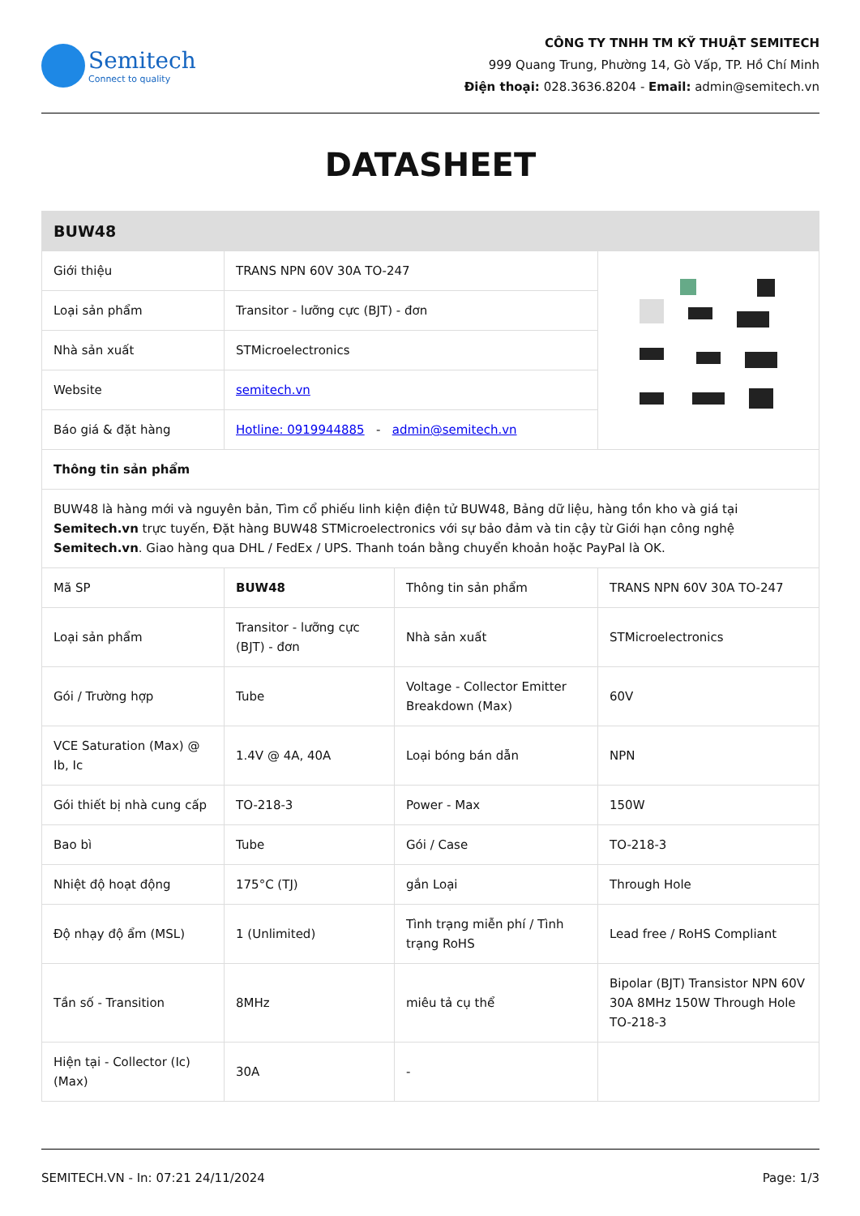Semitech
Connect to quality
CÔNG TY TNHH TM KỸ THUẬT SEMITECH
999 Quang Trung, Phường 14, Gò Vấp, TP. Hồ Chí Minh
Điện thoại: 028.3636.8204 - Email: admin@semitech.vn
DATASHEET
| BUW48 | | | |
| Giới thiệu | TRANS NPN 60V 30A TO-247 | | |
| Loại sản phẩm | Transitor - lưỡng cực (BJT) - đơn | | |
| Nhà sản xuất | STMicroelectronics | | |
| Website | semitech.vn | | |
| Báo giá & đặt hàng | Hotline: 0919944885 - admin@semitech.vn | | |
| Thông tin sản phẩm | | | |
| BUW48 là hàng mới và nguyên bản, Tìm cổ phiếu linh kiện điện tử BUW48, Bảng dữ liệu, hàng tồn kho và giá tại Semitech.vn trực tuyến, Đặt hàng BUW48 STMicroelectronics với sự bảo đảm và tin cậy từ Giới hạn công nghệ Semitech.vn . Giao hàng qua DHL / FedEx / UPS. Thanh toán bằng chuyển khoản hoặc PayPal là OK. | | | |
| Mã SP | BUW48 | Thông tin sản phẩm | TRANS NPN 60V 30A TO-247 |
| Loại sản phẩm | Transitor - lưỡng cực (BJT) - đơn | Nhà sản xuất | STMicroelectronics |
| Gói / Trường hợp | Tube | Voltage - Collector Emitter Breakdown (Max) | 60V |
| VCE Saturation (Max) @ Ib, Ic | 1.4V @ 4A, 40A | Loại bóng bán dẫn | NPN |
| Gói thiết bị nhà cung cấp | TO-218-3 | Power - Max | 150W |
| Bao bì | Tube | Gói / Case | TO-218-3 |
| Nhiệt độ hoạt động | 175°C (TJ) | gắn Loại | Through Hole |
| Độ nhạy độ ẩm (MSL) | 1 (Unlimited) | Tình trạng miễn phí / Tình trạng RoHS | Lead free / RoHS Compliant |
| Tần số - Transition | 8MHz | miêu tả cụ thể | Bipolar (BJT) Transistor NPN 60V 30A 8MHz 150W Through Hole TO-218-3 |
| Hiện tại - Collector (Ic) (Max) | 30A | - | |
SEMITECH.VN - In: 07:21 24/11/2024 Page: 1/3